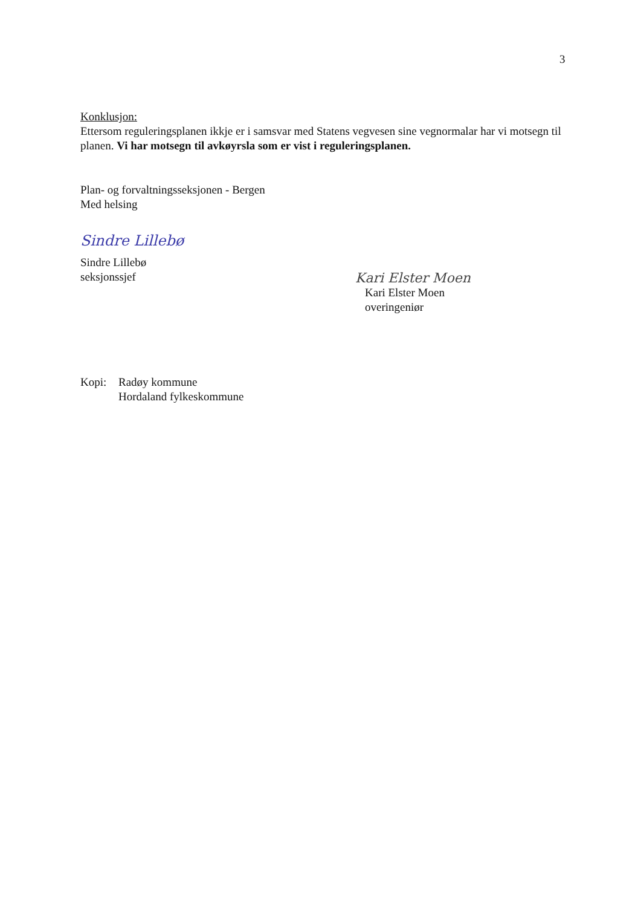3
Konklusjon:
Ettersom reguleringsplanen ikkje er i samsvar med Statens vegvesen sine vegnormalar har vi motsegn til planen. Vi har motsegn til avkøyrsla som er vist i reguleringsplanen.
Plan- og forvaltningsseksjonen - Bergen
Med helsing
Sindre Lillebø
Sindre Lillebø
seksjonssjef
Kari Elster Moen
Kari Elster Moen
overingeniør
Kopi: Radøy kommune
Hordaland fylkeskommune